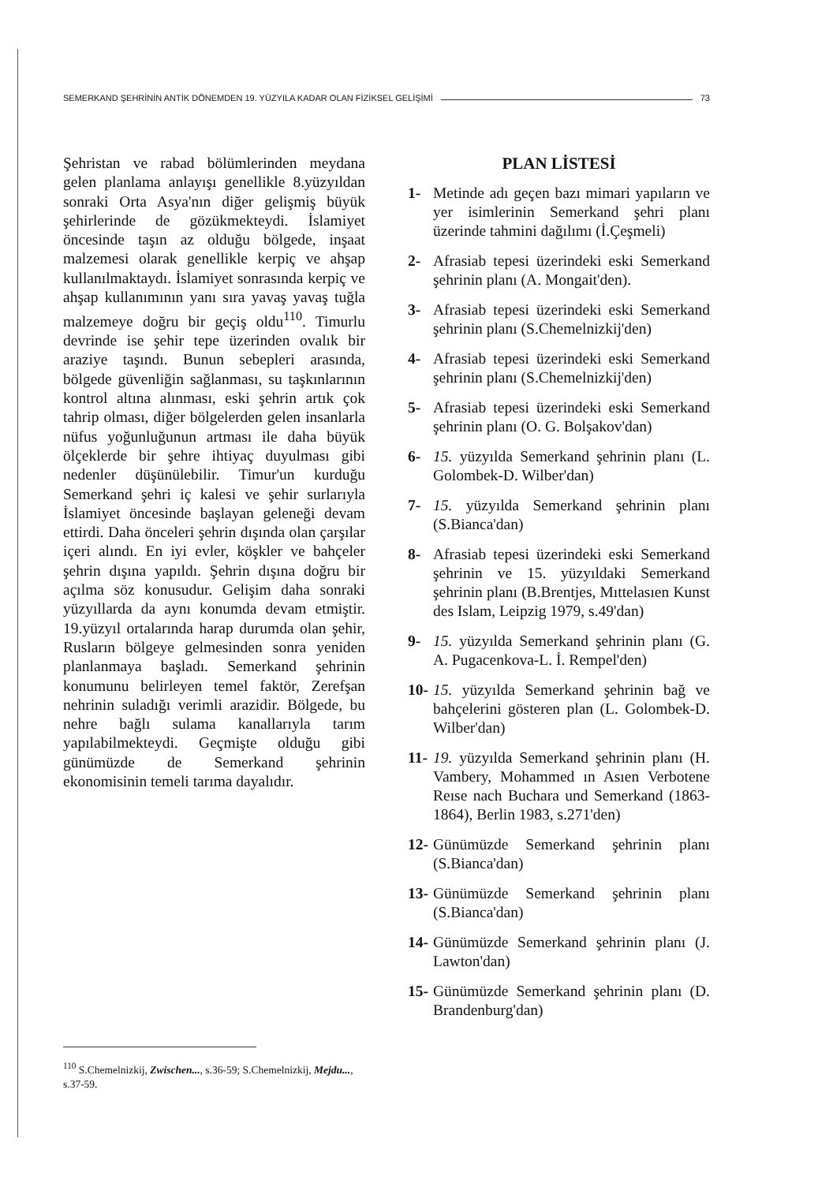SEMERKAND ŞEHRİNİN ANTİK DÖNEMDEN 19. YÜZYILA KADAR OLAN FİZİKSEL GELİŞİMİ 73
Şehristan ve rabad bölümlerinden meydana gelen planlama anlayışı genellikle 8.yüzyıldan sonraki Orta Asya'nın diğer gelişmiş büyük şehirlerinde de gözükmekteydi. İslamiyet öncesinde taşın az olduğu bölgede, inşaat malzemesi olarak genellikle kerpiç ve ahşap kullanılmaktaydı. İslamiyet sonrasında kerpiç ve ahşap kullanımının yanı sıra yavaş yavaş tuğla malzemeye doğru bir geçiş oldu<sup>110</sup>. Timurlu devrinde ise şehir tepe üzerinden ovalık bir araziye taşındı. Bunun sebepleri arasında, bölgede güvenliğin sağlanması, su taşkınlarının kontrol altına alınması, eski şehrin artık çok tahrip olması, diğer bölgelerden gelen insanlarla nüfus yoğunluğunun artması ile daha büyük ölçeklerde bir şehre ihtiyaç duyulması gibi nedenler düşünülebilir. Timur'un kurduğu Semerkand şehri iç kalesi ve şehir surlarıyla İslamiyet öncesinde başlayan geleneği devam ettirdi. Daha önceleri şehrin dışında olan çarşılar içeri alındı. En iyi evler, köşkler ve bahçeler şehrin dışına yapıldı. Şehrin dışına doğru bir açılma söz konusudur. Gelişim daha sonraki yüzyıllarda da aynı konumda devam etmiştir. 19.yüzyıl ortalarında harap durumda olan şehir, Rusların bölgeye gelmesinden sonra yeniden planlanmaya başladı. Semerkand şehrinin konumunu belirleyen temel faktör, Zerefşan nehrinin suladığı verimli arazidir. Bölgede, bu nehre bağlı sulama kanallarıyla tarım yapılabilmekteydi. Geçmişte olduğu gibi günümüzde de Semerkand şehrinin ekonomisinin temeli tarıma dayalıdır.
PLAN LİSTESİ
1- Metinde adı geçen bazı mimari yapıların ve yer isimlerinin Semerkand şehri planı üzerinde tahmini dağılımı (İ.Çeşmeli)
2- Afrasiab tepesi üzerindeki eski Semerkand şehrinin planı (A. Mongait'den).
3- Afrasiab tepesi üzerindeki eski Semerkand şehrinin planı (S.Chemelnizkij'den)
4- Afrasiab tepesi üzerindeki eski Semerkand şehrinin planı (S.Chemelnizkij'den)
5- Afrasiab tepesi üzerindeki eski Semerkand şehrinin planı (O. G. Bolşakov'dan)
6- 15. yüzyılda Semerkand şehrinin planı (L. Golombek-D. Wilber'dan)
7- 15. yüzyılda Semerkand şehrinin planı (S.Bianca'dan)
8- Afrasiab tepesi üzerindeki eski Semerkand şehrinin ve 15. yüzyıldaki Semerkand şehrinin planı (B.Brentjes, Mıttelasıen Kunst des Islam, Leipzig 1979, s.49'dan)
9- 15. yüzyılda Semerkand şehrinin planı (G. A. Pugacenkova-L. İ. Rempel'den)
10- 15. yüzyılda Semerkand şehrinin bağ ve bahçelerini gösteren plan (L. Golombek-D. Wilber'dan)
11- 19. yüzyılda Semerkand şehrinin planı (H. Vambery, Mohammed ın Asıen Verbotene Reıse nach Buchara und Semerkand (1863-1864), Berlin 1983, s.271'den)
12- Günümüzde Semerkand şehrinin planı (S.Bianca'dan)
13- Günümüzde Semerkand şehrinin planı (S.Bianca'dan)
14- Günümüzde Semerkand şehrinin planı (J. Lawton'dan)
15- Günümüzde Semerkand şehrinin planı (D. Brandenburg'dan)
<sup>110</sup> S.Chemelnizkij, Zwischen..., s.36-59; S.Chemelnizkij, Mejdu..., s.37-59.